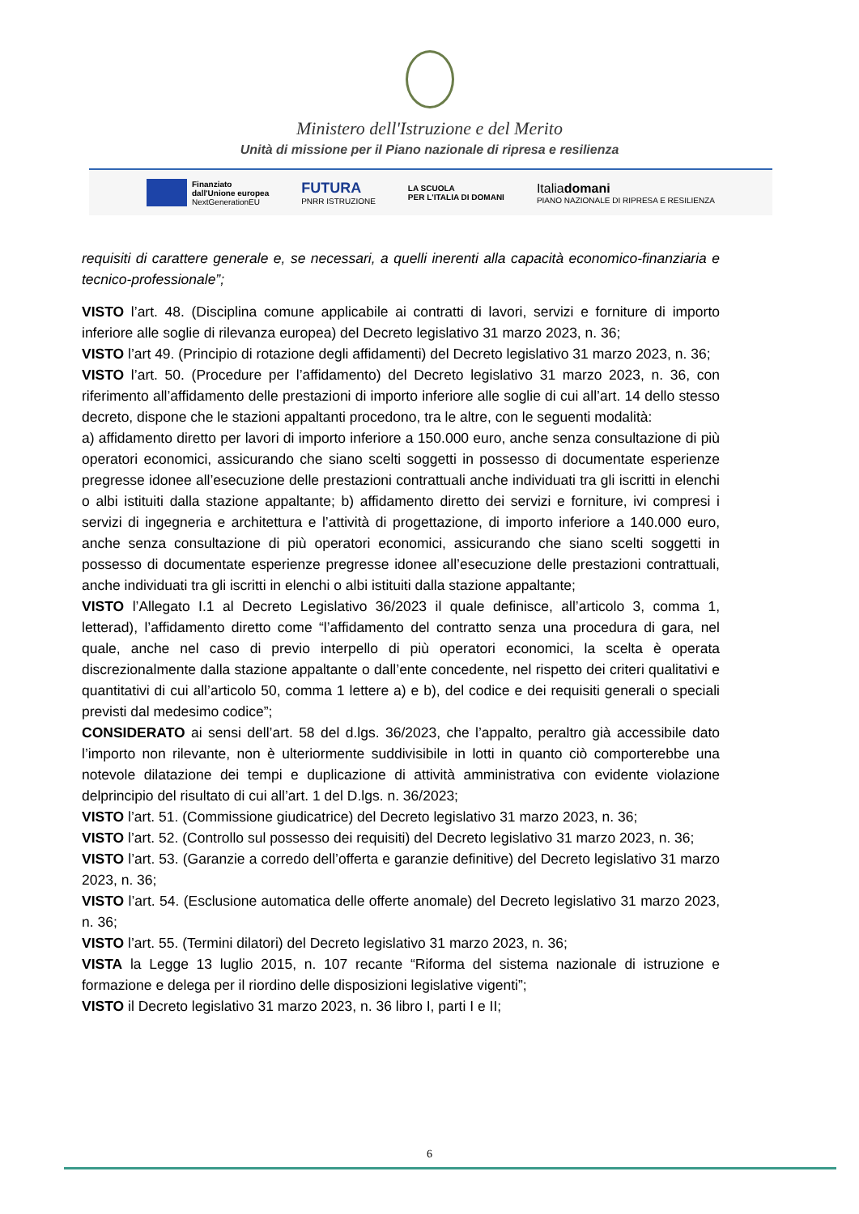Ministero dell'Istruzione e del Merito
Unità di missione per il Piano nazionale di ripresa e resilienza
Finanziato
dall'Unione europea
NextGenerationEU
FUTURA
PNRR ISTRUZIONE
LA SCUOLA
PER L'ITALIA DI DOMANI
Italiadomani
PIANO NAZIONALE DI RIPRESA E RESILIENZA
requisiti di carattere generale e, se necessari, a quelli inerenti alla capacità economico-finanziaria e tecnico-professionale”;
VISTO l’art. 48. (Disciplina comune applicabile ai contratti di lavori, servizi e forniture di importo inferiore alle soglie di rilevanza europea) del Decreto legislativo 31 marzo 2023, n. 36;
VISTO l’art 49. (Principio di rotazione degli affidamenti) del Decreto legislativo 31 marzo 2023, n. 36;
VISTO l’art. 50. (Procedure per l’affidamento) del Decreto legislativo 31 marzo 2023, n. 36, con riferimento all’affidamento delle prestazioni di importo inferiore alle soglie di cui all’art. 14 dello stesso decreto, dispone che le stazioni appaltanti procedono, tra le altre, con le seguenti modalità:
a) affidamento diretto per lavori di importo inferiore a 150.000 euro, anche senza consultazione di più operatori economici, assicurando che siano scelti soggetti in possesso di documentate esperienze pregresse idonee all’esecuzione delle prestazioni contrattuali anche individuati tra gli iscritti in elenchi o albi istituiti dalla stazione appaltante; b) affidamento diretto dei servizi e forniture, ivi compresi i servizi di ingegneria e architettura e l’attività di progettazione, di importo inferiore a 140.000 euro, anche senza consultazione di più operatori economici, assicurando che siano scelti soggetti in possesso di documentate esperienze pregresse idonee all’esecuzione delle prestazioni contrattuali, anche individuati tra gli iscritti in elenchi o albi istituiti dalla stazione appaltante;
VISTO l’Allegato I.1 al Decreto Legislativo 36/2023 il quale definisce, all’articolo 3, comma 1, letterad), l’affidamento diretto come “l’affidamento del contratto senza una procedura di gara, nel quale, anche nel caso di previo interpello di più operatori economici, la scelta è operata discrezionalmente dalla stazione appaltante o dall’ente concedente, nel rispetto dei criteri qualitativi e quantitativi di cui all’articolo 50, comma 1 lettere a) e b), del codice e dei requisiti generali o speciali previsti dal medesimo codice”;
CONSIDERATO ai sensi dell’art. 58 del d.lgs. 36/2023, che l’appalto, peraltro già accessibile dato l’importo non rilevante, non è ulteriormente suddivisibile in lotti in quanto ciò comporterebbe una notevole dilatazione dei tempi e duplicazione di attività amministrativa con evidente violazione delprincipio del risultato di cui all’art. 1 del D.lgs. n. 36/2023;
VISTO l’art. 51. (Commissione giudicatrice) del Decreto legislativo 31 marzo 2023, n. 36;
VISTO l’art. 52. (Controllo sul possesso dei requisiti) del Decreto legislativo 31 marzo 2023, n. 36;
VISTO l’art. 53. (Garanzie a corredo dell’offerta e garanzie definitive) del Decreto legislativo 31 marzo 2023, n. 36;
VISTO l’art. 54. (Esclusione automatica delle offerte anomale) del Decreto legislativo 31 marzo 2023, n. 36;
VISTO l’art. 55. (Termini dilatori) del Decreto legislativo 31 marzo 2023, n. 36;
VISTA la Legge 13 luglio 2015, n. 107 recante “Riforma del sistema nazionale di istruzione e formazione e delega per il riordino delle disposizioni legislative vigenti”;
VISTO il Decreto legislativo 31 marzo 2023, n. 36 libro I, parti I e II;
6